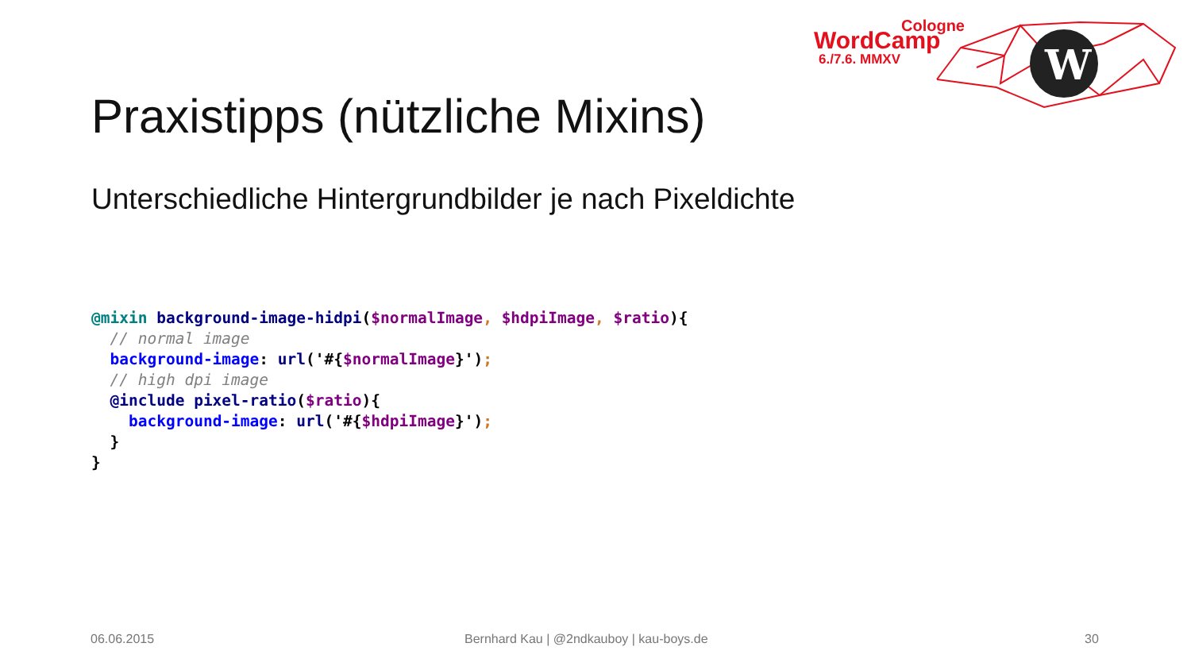W
Cologne
WordCamp
6./7.6. MMXV
Praxistipps (nützliche Mixins)
Unterschiedliche Hintergrundbilder je nach Pixeldichte
@mixin background-image-hidpi($normalImage, $hdpiImage, $ratio){
  // normal image
  background-image: url('#{$normalImage}');
  // high dpi image
  @include pixel-ratio($ratio){
    background-image: url('#{$hdpiImage}');
  }
}
06.06.2015
Bernhard Kau | @2ndkauboy | kau-boys.de
30